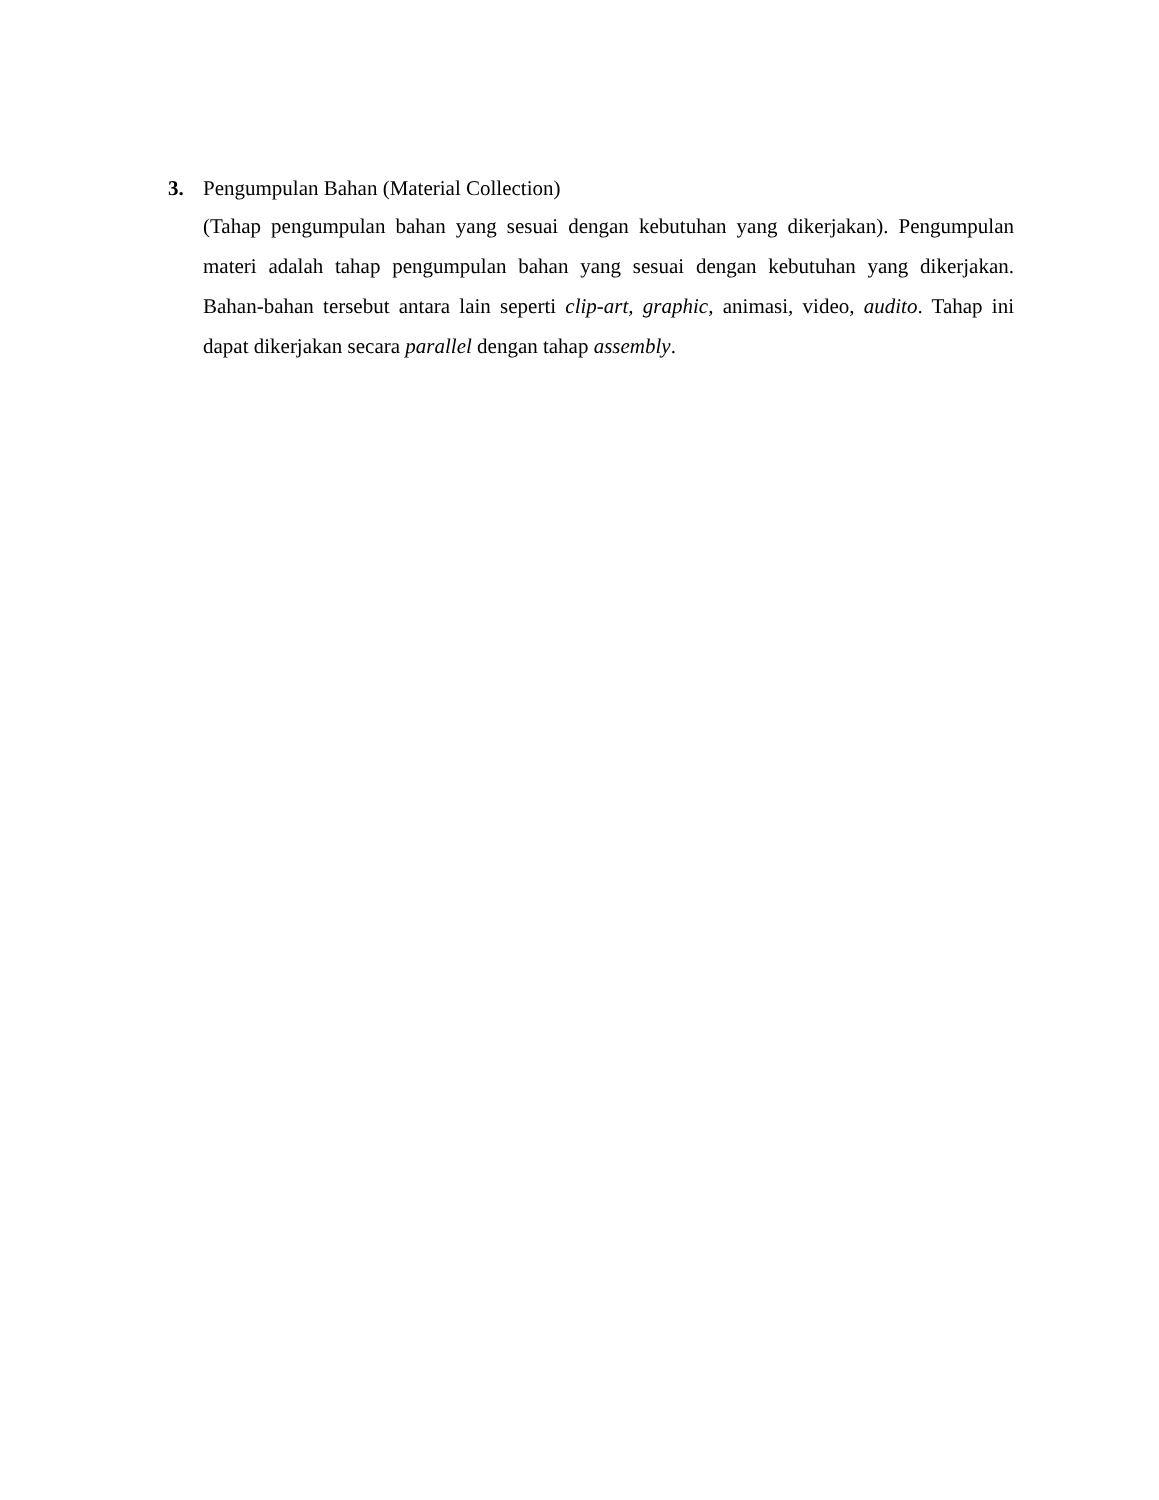3. Pengumpulan Bahan (Material Collection)
(Tahap pengumpulan bahan yang sesuai dengan kebutuhan yang dikerjakan). Pengumpulan materi adalah tahap pengumpulan bahan yang sesuai dengan kebutuhan yang dikerjakan. Bahan-bahan tersebut antara lain seperti clip-art, graphic, animasi, video, audito. Tahap ini dapat dikerjakan secara parallel dengan tahap assembly.